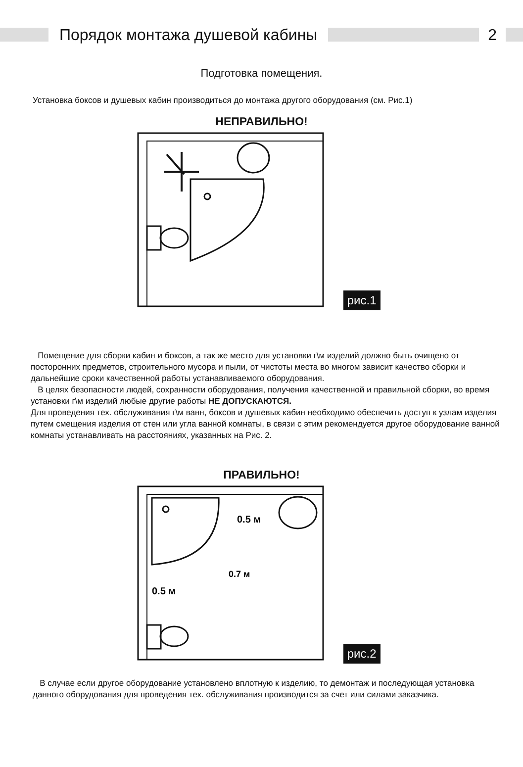Порядок монтажа душевой кабины 2
Подготовка помещения.
Установка боксов и душевых кабин производиться до монтажа другого оборудования (см. Рис.1)
НЕПРАВИЛЬНО!
рис.1
Помещение для сборки кабин и боксов, а так же место для установки г\м изделий должно быть очищено от посторонних предметов, строительного мусора и пыли, от чистоты места во многом зависит качество сборки и дальнейшие сроки качественной работы устанавливаемого оборудования.
В целях безопасности людей, сохранности оборудования, получения качественной и правильной сборки, во время установки г\м изделий любые другие работы НЕ ДОПУСКАЮТСЯ.
Для проведения тех. обслуживания г\м ванн, боксов и душевых кабин необходимо обеспечить доступ к узлам изделия путем смещения изделия от стен или угла ванной комнаты, в связи с этим рекомендуется другое оборудование ванной комнаты устанавливать на расстояниях, указанных на Рис. 2.
ПРАВИЛЬНО!
0.5 м
0.5 м
0.7 м
рис.2
В случае если другое оборудование установлено вплотную к изделию, то демонтаж и последующая установка данного оборудования для проведения тех. обслуживания производится за счет или силами заказчика.